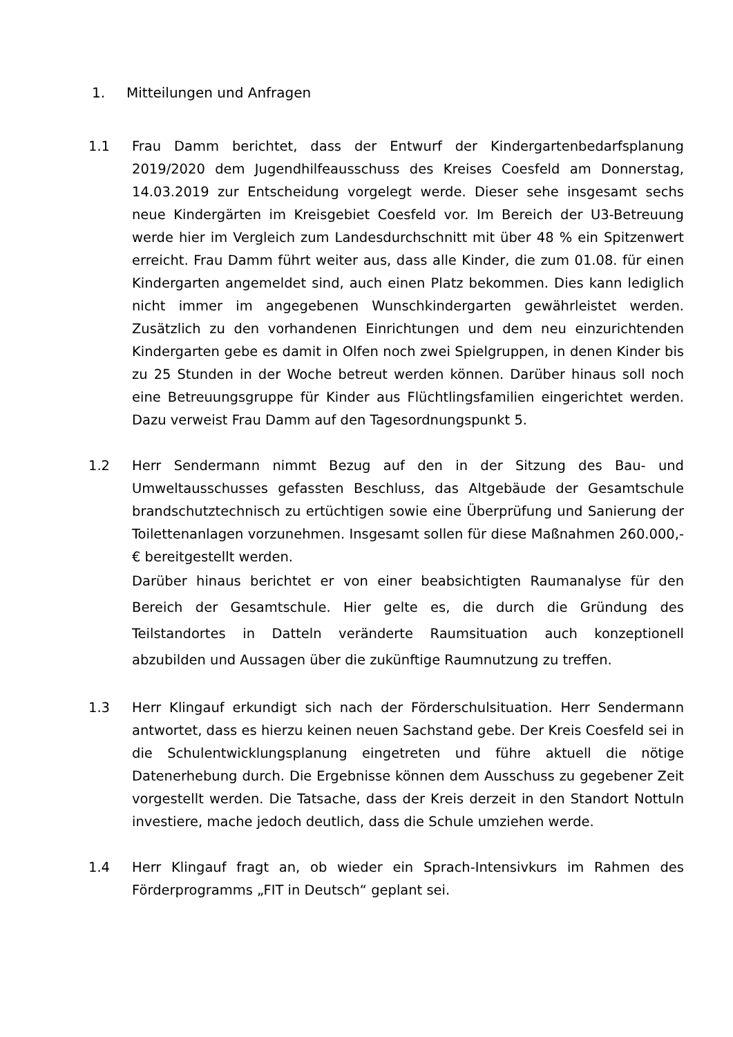1. Mitteilungen und Anfragen
1.1 Frau Damm berichtet, dass der Entwurf der Kindergartenbedarfsplanung 2019/2020 dem Jugendhilfeausschuss des Kreises Coesfeld am Donnerstag, 14.03.2019 zur Entscheidung vorgelegt werde. Dieser sehe insgesamt sechs neue Kindergärten im Kreisgebiet Coesfeld vor. Im Bereich der U3-Betreuung werde hier im Vergleich zum Landesdurchschnitt mit über 48 % ein Spitzenwert erreicht. Frau Damm führt weiter aus, dass alle Kinder, die zum 01.08. für einen Kindergarten angemeldet sind, auch einen Platz bekommen. Dies kann lediglich nicht immer im angegebenen Wunschkindergarten gewährleistet werden. Zusätzlich zu den vorhandenen Einrichtungen und dem neu einzurichtenden Kindergarten gebe es damit in Olfen noch zwei Spielgruppen, in denen Kinder bis zu 25 Stunden in der Woche betreut werden können. Darüber hinaus soll noch eine Betreuungsgruppe für Kinder aus Flüchtlingsfamilien eingerichtet werden. Dazu verweist Frau Damm auf den Tagesordnungspunkt 5.
1.2 Herr Sendermann nimmt Bezug auf den in der Sitzung des Bau- und Umweltausschusses gefassten Beschluss, das Altgebäude der Gesamtschule brandschutztechnisch zu ertüchtigen sowie eine Überprüfung und Sanierung der Toilettenanlagen vorzunehmen. Insgesamt sollen für diese Maßnahmen 260.000,- € bereitgestellt werden.
Darüber hinaus berichtet er von einer beabsichtigten Raumanalyse für den Bereich der Gesamtschule. Hier gelte es, die durch die Gründung des Teilstandortes in Datteln veränderte Raumsituation auch konzeptionell abzubilden und Aussagen über die zukünftige Raumnutzung zu treffen.
1.3 Herr Klingauf erkundigt sich nach der Förderschulsituation. Herr Sendermann antwortet, dass es hierzu keinen neuen Sachstand gebe. Der Kreis Coesfeld sei in die Schulentwicklungsplanung eingetreten und führe aktuell die nötige Datenerhebung durch. Die Ergebnisse können dem Ausschuss zu gegebener Zeit vorgestellt werden. Die Tatsache, dass der Kreis derzeit in den Standort Nottuln investiere, mache jedoch deutlich, dass die Schule umziehen werde.
1.4 Herr Klingauf fragt an, ob wieder ein Sprach-Intensivkurs im Rahmen des Förderprogramms „FIT in Deutsch“ geplant sei.